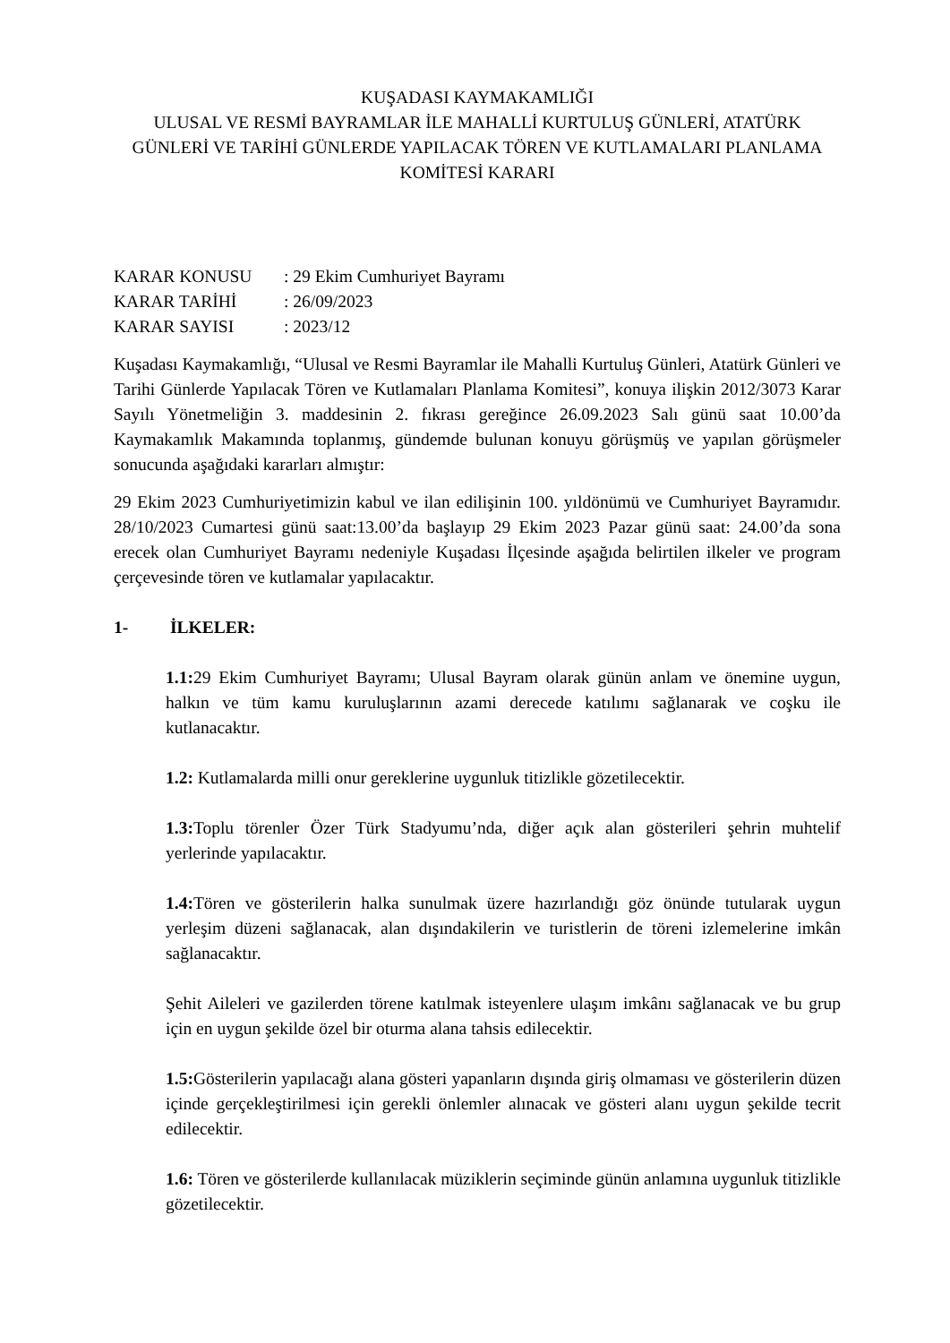KUŞADASI KAYMAKAMLIĞI
ULUSAL VE RESMİ BAYRAMLAR İLE MAHALLİ KURTULUŞ GÜNLERİ, ATATÜRK GÜNLERİ VE TARİHİ GÜNLERDE YAPILACAK TÖREN VE KUTLAMALARI PLANLAMA KOMİTESİ KARARI
| KARAR KONUSU | : 29 Ekim Cumhuriyet Bayramı |
| KARAR TARİHİ | : 26/09/2023 |
| KARAR SAYISI | : 2023/12 |
Kuşadası Kaymakamlığı, “Ulusal ve Resmi Bayramlar ile Mahalli Kurtuluş Günleri, Atatürk Günleri ve Tarihi Günlerde Yapılacak Tören ve Kutlamaları Planlama Komitesi”, konuya ilişkin 2012/3073 Karar Sayılı Yönetmeliğin 3. maddesinin 2. fıkrası gereğince 26.09.2023 Salı günü saat 10.00’da Kaymakamlık Makamında toplanmış, gündemde bulunan konuyu görüşmüş ve yapılan görüşmeler sonucunda aşağıdaki kararları almıştır:
29 Ekim 2023 Cumhuriyetimizin kabul ve ilan edilişinin 100. yıldönümü ve Cumhuriyet Bayramıdır. 28/10/2023 Cumartesi günü saat:13.00’da başlayıp 29 Ekim 2023 Pazar günü saat: 24.00’da sona erecek olan Cumhuriyet Bayramı nedeniyle Kuşadası İlçesinde aşağıda belirtilen ilkeler ve program çerçevesinde tören ve kutlamalar yapılacaktır.
1- İLKELER:
1.1: 29 Ekim Cumhuriyet Bayramı; Ulusal Bayram olarak günün anlam ve önemine uygun, halkın ve tüm kamu kuruluşlarının azami derecede katılımı sağlanarak ve coşku ile kutlanacaktır.
1.2: Kutlamalarda milli onur gereklerine uygunluk titizlikle gözetilecektir.
1.3: Toplu törenler Özer Türk Stadyumu’nda, diğer açık alan gösterileri şehrin muhtelif yerlerinde yapılacaktır.
1.4: Tören ve gösterilerin halka sunulmak üzere hazırlandığı göz önünde tutularak uygun yerleşim düzeni sağlanacak, alan dışındakilerin ve turistlerin de töreni izlemelerine imkân sağlanacaktır.
Şehit Aileleri ve gazilerden törene katılmak isteyenlere ulaşım imkânı sağlanacak ve bu grup için en uygun şekilde özel bir oturma alana tahsis edilecektir.
1.5: Gösterilerin yapılacağı alana gösteri yapanların dışında giriş olmaması ve gösterilerin düzen içinde gerçekleştirilmesi için gerekli önlemler alınacak ve gösteri alanı uygun şekilde tecrit edilecektir.
1.6: Tören ve gösterilerde kullanılacak müziklerin seçiminde günün anlamına uygunluk titizlikle gözetilecektir.